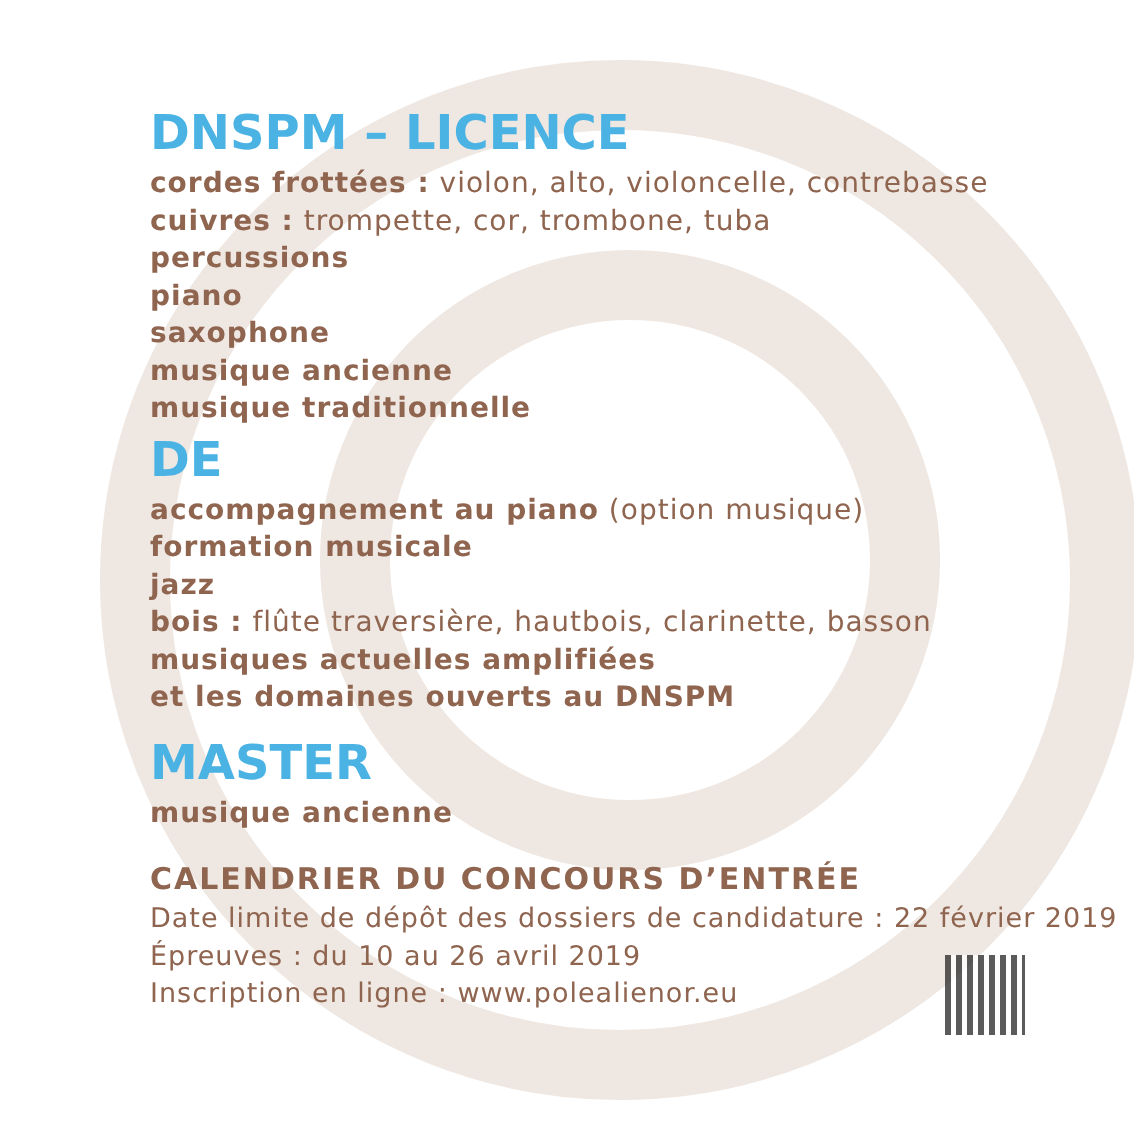DNSPM – LICENCE
cordes frottées : violon, alto, violoncelle, contrebasse
cuivres : trompette, cor, trombone, tuba
percussions
piano
saxophone
musique ancienne
musique traditionnelle
DE
accompagnement au piano (option musique)
formation musicale
jazz
bois : flûte traversière, hautbois, clarinette, basson
musiques actuelles amplifiées
et les domaines ouverts au DNSPM
MASTER
musique ancienne
CALENDRIER DU CONCOURS D’ENTRÉE
Date limite de dépôt des dossiers de candidature : 22 février 2019
Épreuves : du 10 au 26 avril 2019
Inscription en ligne : www.polealienor.eu